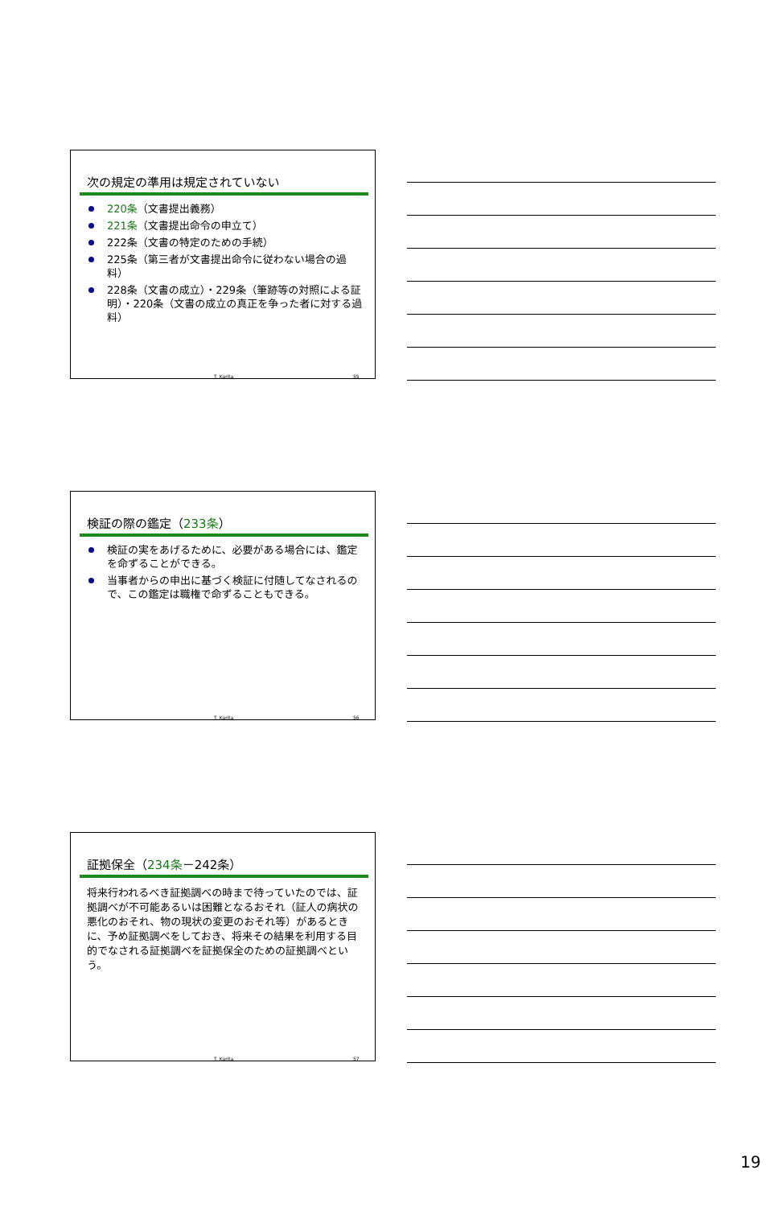次の規定の準用は規定されていない
220条（文書提出義務）
221条（文書提出命令の申立て）
222条（文書の特定のための手続）
225条（第三者が文書提出命令に従わない場合の過料）
228条（文書の成立）・229条（筆跡等の対照による証明）・220条（文書の成立の真正を争った者に対する過料）
T. Kurita 55
検証の際の鑑定（233条）
検証の実をあげるために、必要がある場合には、鑑定を命ずることができる。
当事者からの申出に基づく検証に付随してなされるので、この鑑定は職権で命ずることもできる。
T. Kurita 56
証拠保全（234条－242条）
将来行われるべき証拠調べの時まで待っていたのでは、証拠調べが不可能あるいは困難となるおそれ（証人の病状の悪化のおそれ、物の現状の変更のおそれ等）があるときに、予め証拠調べをしておき、将来その結果を利用する目的でなされる証拠調べを証拠保全のための証拠調べという。
T. Kurita 57
19